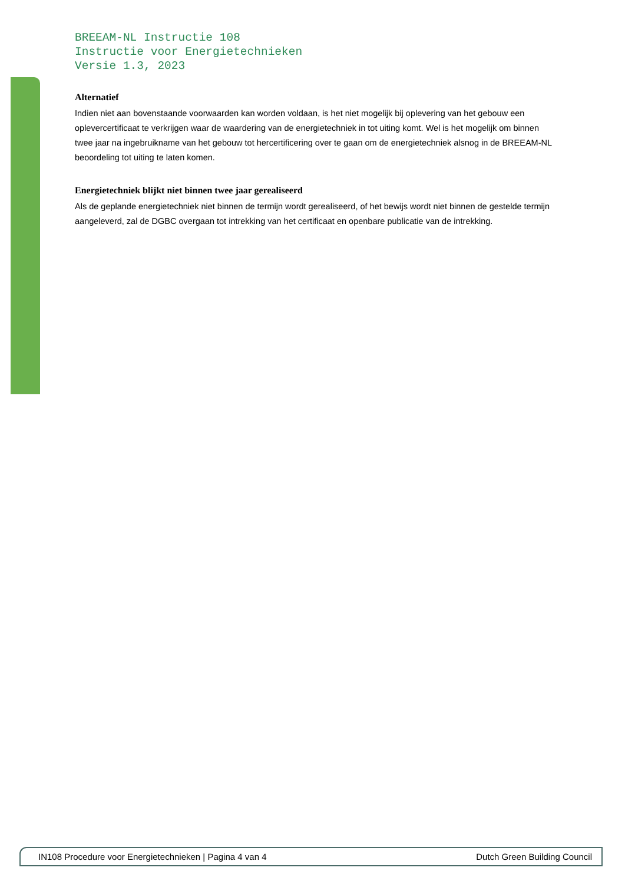BREEAM-NL Instructie 108
Instructie voor Energietechnieken
Versie 1.3, 2023
Alternatief
Indien niet aan bovenstaande voorwaarden kan worden voldaan, is het niet mogelijk bij oplevering van het gebouw een oplevercertificaat te verkrijgen waar de waardering van de energietechniek in tot uiting komt. Wel is het mogelijk om binnen twee jaar na ingebruikname van het gebouw tot hercertificering over te gaan om de energietechniek alsnog in de BREEAM-NL beoordeling tot uiting te laten komen.
Energietechniek blijkt niet binnen twee jaar gerealiseerd
Als de geplande energietechniek niet binnen de termijn wordt gerealiseerd, of het bewijs wordt niet binnen de gestelde termijn aangeleverd, zal de DGBC overgaan tot intrekking van het certificaat en openbare publicatie van de intrekking.
IN108 Procedure voor Energietechnieken | Pagina 4 van 4 Dutch Green Building Council